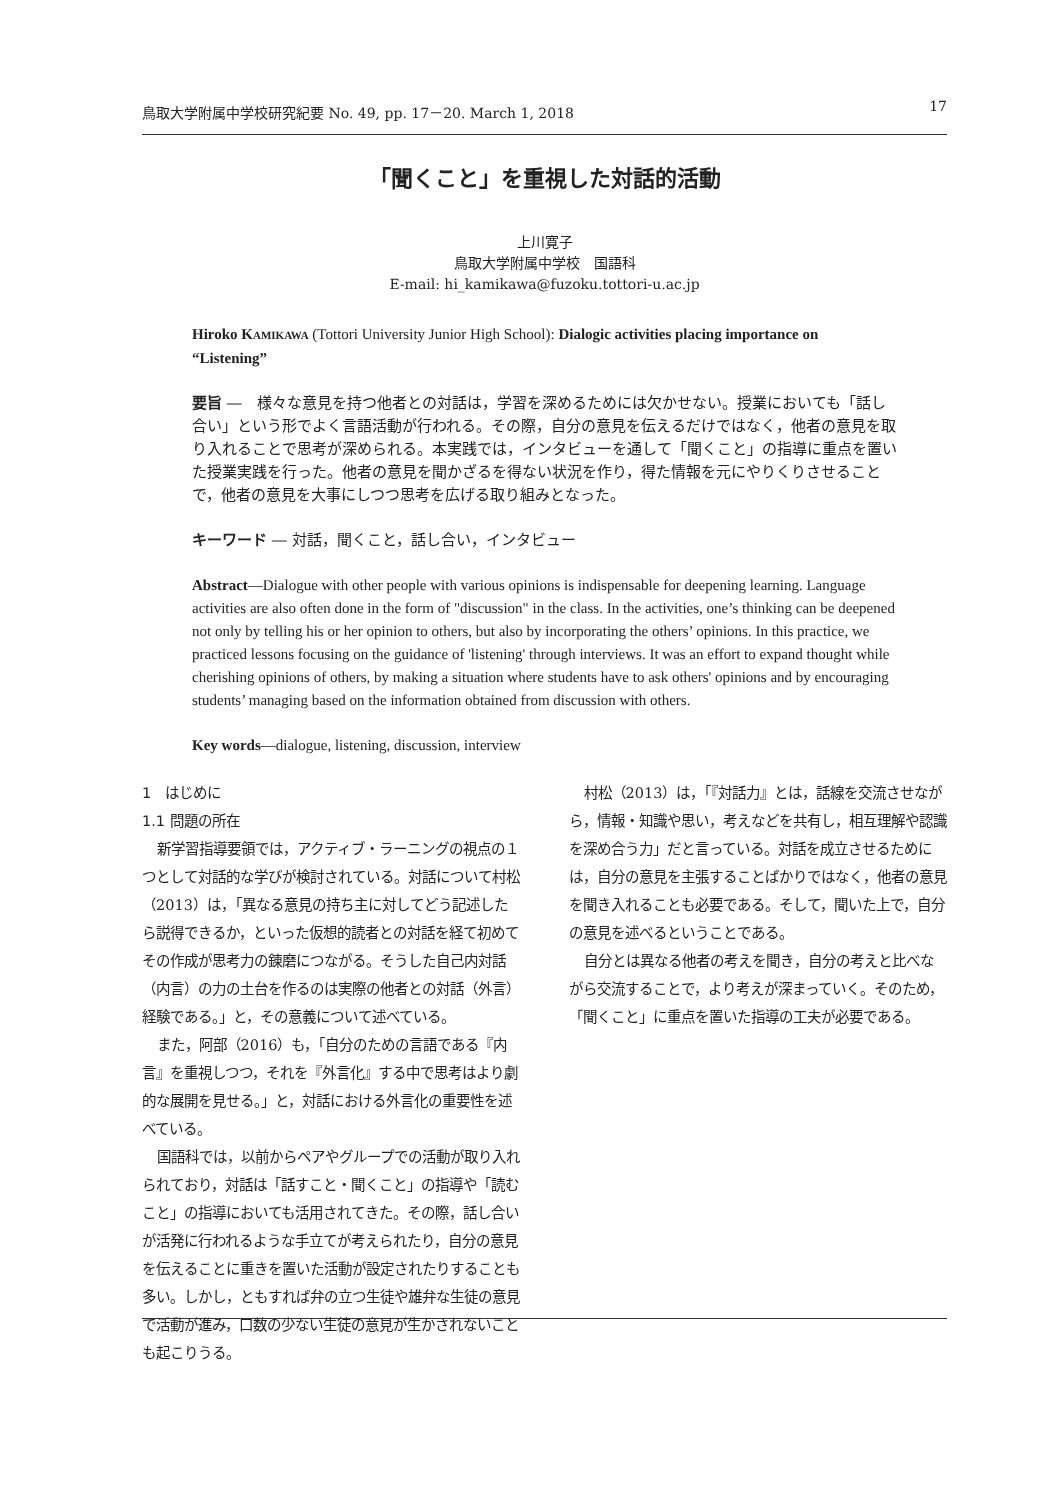鳥取大学附属中学校研究紀要 No. 49, pp. 17－20. March 1, 2018 17
「聞くこと」を重視した対話的活動
上川寛子
鳥取大学附属中学校　国語科
E-mail: hi_kamikawa@fuzoku.tottori-u.ac.jp
Hiroko KAMIKAWA (Tottori University Junior High School): Dialogic activities placing importance on “Listening”
要旨 ―　様々な意見を持つ他者との対話は，学習を深めるためには欠かせない。授業においても「話し合い」という形でよく言語活動が行われる。その際，自分の意見を伝えるだけではなく，他者の意見を取り入れることで思考が深められる。本実践では，インタビューを通して「聞くこと」の指導に重点を置いた授業実践を行った。他者の意見を聞かざるを得ない状況を作り，得た情報を元にやりくりさせることで，他者の意見を大事にしつつ思考を広げる取り組みとなった。
キーワード ― 対話，聞くこと，話し合い，インタビュー
Abstract―Dialogue with other people with various opinions is indispensable for deepening learning. Language activities are also often done in the form of "discussion" in the class. In the activities, one’s thinking can be deepened not only by telling his or her opinion to others, but also by incorporating the others’ opinions. In this practice, we practiced lessons focusing on the guidance of 'listening' through interviews. It was an effort to expand thought while cherishing opinions of others, by making a situation where students have to ask others' opinions and by encouraging students’ managing based on the information obtained from discussion with others.
Key words―dialogue, listening, discussion, interview
1　はじめに
1.1 問題の所在
新学習指導要領では，アクティブ・ラーニングの視点の１つとして対話的な学びが検討されている。対話について村松（2013）は，「異なる意見の持ち主に対してどう記述したら説得できるか，といった仮想的読者との対話を経て初めてその作成が思考力の錬磨につながる。そうした自己内対話（内言）の力の土台を作るのは実際の他者との対話（外言）経験である。」と，その意義について述べている。
また，阿部（2016）も，「自分のための言語である『内言』を重視しつつ，それを『外言化』する中で思考はより劇的な展開を見せる。」と，対話における外言化の重要性を述べている。
国語科では，以前からペアやグループでの活動が取り入れられており，対話は「話すこと・聞くこと」の指導や「読むこと」の指導においても活用されてきた。その際，話し合いが活発に行われるような手立てが考えられたり，自分の意見を伝えることに重きを置いた活動が設定されたりすることも多い。しかし，ともすれば弁の立つ生徒や雄弁な生徒の意見で活動が進み，口数の少ない生徒の意見が生かされないことも起こりうる。
村松（2013）は，「『対話力』とは，話線を交流させながら，情報・知識や思い，考えなどを共有し，相互理解や認識を深め合う力」だと言っている。対話を成立させるためには，自分の意見を主張することばかりではなく，他者の意見を聞き入れることも必要である。そして，聞いた上で，自分の意見を述べるということである。
自分とは異なる他者の考えを聞き，自分の考えと比べながら交流することで，より考えが深まっていく。そのため，「聞くこと」に重点を置いた指導の工夫が必要である。